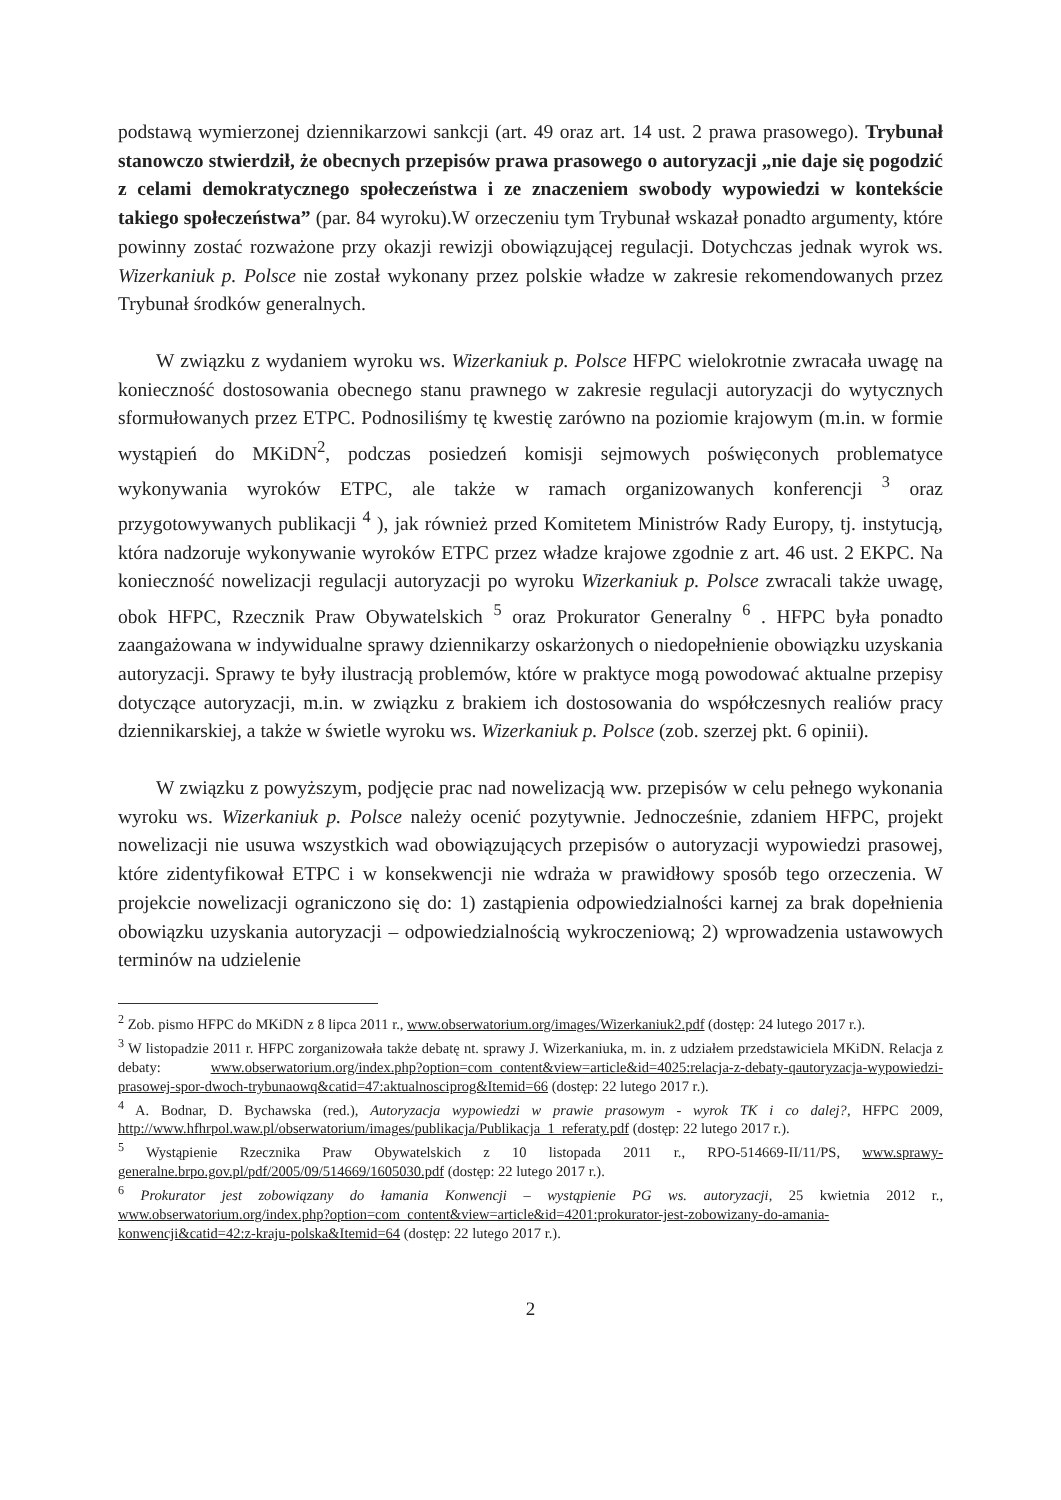podstawą wymierzonej dziennikarzowi sankcji (art. 49 oraz art. 14 ust. 2 prawa prasowego). Trybunał stanowczo stwierdził, że obecnych przepisów prawa prasowego o autoryzacji „nie daje się pogodzić z celami demokratycznego społeczeństwa i ze znaczeniem swobody wypowiedzi w kontekście takiego społeczeństwa” (par. 84 wyroku).W orzeczeniu tym Trybunał wskazał ponadto argumenty, które powinny zostać rozważone przy okazji rewizji obowiązującej regulacji. Dotychczas jednak wyrok ws. Wizerkaniuk p. Polsce nie został wykonany przez polskie władze w zakresie rekomendowanych przez Trybunał środków generalnych.
W związku z wydaniem wyroku ws. Wizerkaniuk p. Polsce HFPC wielokrotnie zwracała uwagę na konieczność dostosowania obecnego stanu prawnego w zakresie regulacji autoryzacji do wytycznych sformułowanych przez ETPC. Podnosiliśmy tę kwestię zarówno na poziomie krajowym (m.in. w formie wystąpień do MKiDN<sup>2</sup>, podczas posiedzeń komisji sejmowych poświęconych problematyce wykonywania wyroków ETPC, ale także w ramach organizowanych konferencji <sup>3</sup> oraz przygotowywanych publikacji <sup>4</sup> ), jak również przed Komitetem Ministrów Rady Europy, tj. instytucją, która nadzoruje wykonywanie wyroków ETPC przez władze krajowe zgodnie z art. 46 ust. 2 EKPC. Na konieczność nowelizacji regulacji autoryzacji po wyroku Wizerkaniuk p. Polsce zwracali także uwagę, obok HFPC, Rzecznik Praw Obywatelskich <sup>5</sup> oraz Prokurator Generalny <sup>6</sup> . HFPC była ponadto zaangażowana w indywidualne sprawy dziennikarzy oskarżonych o niedopełnienie obowiązku uzyskania autoryzacji. Sprawy te były ilustracją problemów, które w praktyce mogą powodować aktualne przepisy dotyczące autoryzacji, m.in. w związku z brakiem ich dostosowania do współczesnych realiów pracy dziennikarskiej, a także w świetle wyroku ws. Wizerkaniuk p. Polsce (zob. szerzej pkt. 6 opinii).
W związku z powyższym, podjęcie prac nad nowelizacją ww. przepisów w celu pełnego wykonania wyroku ws. Wizerkaniuk p. Polsce należy ocenić pozytywnie. Jednocześnie, zdaniem HFPC, projekt nowelizacji nie usuwa wszystkich wad obowiązujących przepisów o autoryzacji wypowiedzi prasowej, które zidentyfikował ETPC i w konsekwencji nie wdraża w prawidłowy sposób tego orzeczenia. W projekcie nowelizacji ograniczono się do: 1) zastąpienia odpowiedzialności karnej za brak dopełnienia obowiązku uzyskania autoryzacji – odpowiedzialnością wykroczeniową; 2) wprowadzenia ustawowych terminów na udzielenie
<sup>2</sup> Zob. pismo HFPC do MKiDN z 8 lipca 2011 r., www.obserwatorium.org/images/Wizerkaniuk2.pdf (dostęp: 24 lutego 2017 r.).
<sup>3</sup> W listopadzie 2011 r. HFPC zorganizowała także debatę nt. sprawy J. Wizerkaniuka, m. in. z udziałem przedstawiciela MKiDN. Relacja z debaty: www.obserwatorium.org/index.php?option=com_content&view=article&id=4025:relacja-z-debaty-qautoryzacja-wypowiedzi-prasowej-spor-dwoch-trybunaowq&catid=47:aktualnosciprog&Itemid=66 (dostęp: 22 lutego 2017 r.).
<sup>4</sup> A. Bodnar, D. Bychawska (red.), Autoryzacja wypowiedzi w prawie prasowym - wyrok TK i co dalej?, HFPC 2009, http://www.hfhrpol.waw.pl/obserwatorium/images/publikacja/Publikacja_1_referaty.pdf (dostęp: 22 lutego 2017 r.).
<sup>5</sup> Wystąpienie Rzecznika Praw Obywatelskich z 10 listopada 2011 r., RPO-514669-II/11/PS, www.sprawy-generalne.brpo.gov.pl/pdf/2005/09/514669/1605030.pdf (dostęp: 22 lutego 2017 r.).
<sup>6</sup> Prokurator jest zobowiązany do łamania Konwencji – wystąpienie PG ws. autoryzacji, 25 kwietnia 2012 r., www.obserwatorium.org/index.php?option=com_content&view=article&id=4201:prokurator-jest-zobowizany-do-amania-konwencji&catid=42:z-kraju-polska&Itemid=64 (dostęp: 22 lutego 2017 r.).
2